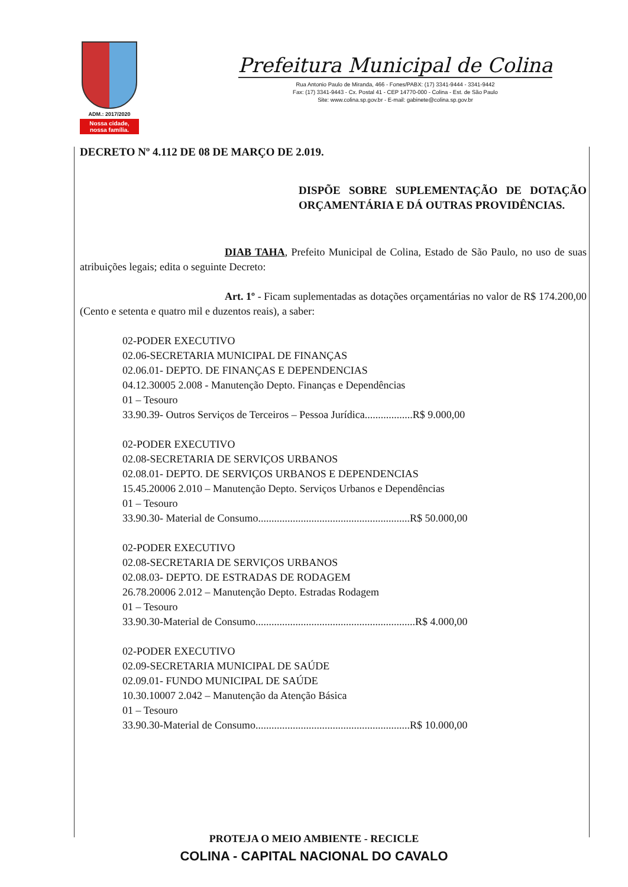ADM.: 2017/2020
Nossa cidade,
nossa família.
Prefeitura Municipal de Colina
Rua Antonio Paulo de Miranda, 466 - Fones/PABX: (17) 3341-9444 - 3341-9442
Fax: (17) 3341-9443 - Cx. Postal 41 - CEP 14770-000 - Colina - Est. de São Paulo
Site: www.colina.sp.gov.br - E-mail: gabinete@colina.sp.gov.br
DECRETO Nº 4.112 DE 08 DE MARÇO DE 2.019.
DISPÕE SOBRE SUPLEMENTAÇÃO DE DOTAÇÃO ORÇAMENTÁRIA E DÁ OUTRAS PROVIDÊNCIAS.
DIAB TAHA, Prefeito Municipal de Colina, Estado de São Paulo, no uso de suas atribuições legais; edita o seguinte Decreto:
Art. 1º - Ficam suplementadas as dotações orçamentárias no valor de R$ 174.200,00 (Cento e setenta e quatro mil e duzentos reais), a saber:
02-PODER EXECUTIVO
02.06-SECRETARIA MUNICIPAL DE FINANÇAS
02.06.01- DEPTO. DE FINANÇAS E DEPENDENCIAS
04.12.30005 2.008 - Manutenção Depto. Finanças e Dependências
01 – Tesouro
33.90.39- Outros Serviços de Terceiros – Pessoa Jurídica..................R$ 9.000,00
02-PODER EXECUTIVO
02.08-SECRETARIA DE SERVIÇOS URBANOS
02.08.01- DEPTO. DE SERVIÇOS URBANOS E DEPENDENCIAS
15.45.20006 2.010 – Manutenção Depto. Serviços Urbanos e Dependências
01 – Tesouro
33.90.30- Material de Consumo.........................................................R$ 50.000,00
02-PODER EXECUTIVO
02.08-SECRETARIA DE SERVIÇOS URBANOS
02.08.03- DEPTO. DE ESTRADAS DE RODAGEM
26.78.20006 2.012 – Manutenção Depto. Estradas Rodagem
01 – Tesouro
33.90.30-Material de Consumo............................................................R$ 4.000,00
02-PODER EXECUTIVO
02.09-SECRETARIA MUNICIPAL DE SAÚDE
02.09.01- FUNDO MUNICIPAL DE SAÚDE
10.30.10007 2.042 – Manutenção da Atenção Básica
01 – Tesouro
33.90.30-Material de Consumo..........................................................R$ 10.000,00
PROTEJA O MEIO AMBIENTE - RECICLE
COLINA - CAPITAL NACIONAL DO CAVALO